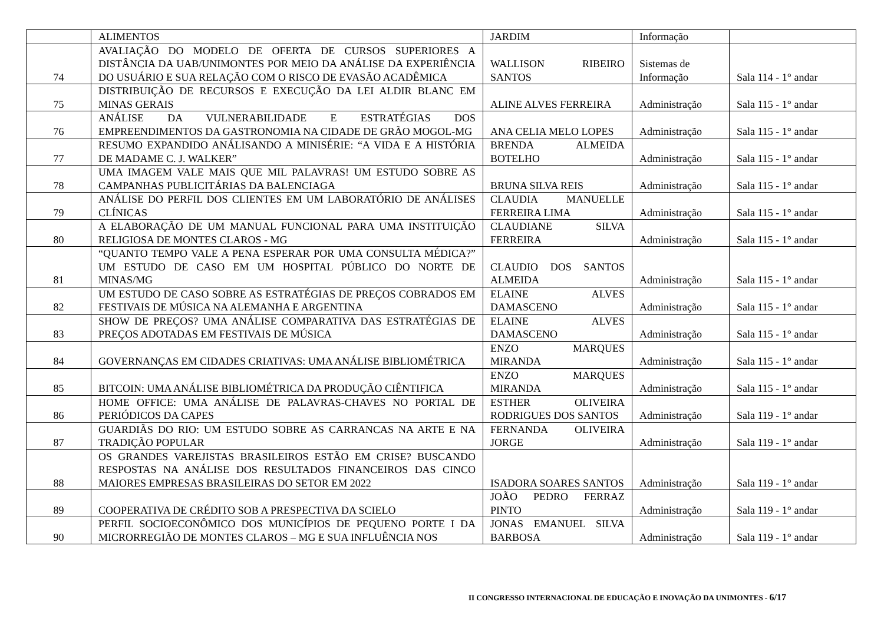| | ALIMENTOS | JARDIM | Informação | |
| 74 | AVALIAÇÃO DO MODELO DE OFERTA DE CURSOS SUPERIORES A DISTÂNCIA DA UAB/UNIMONTES POR MEIO DA ANÁLISE DA EXPERIÊNCIA DO USUÁRIO E SUA RELAÇÃO COM O RISCO DE EVASÃO ACADÊMICA | WALLISON RIBEIRO SANTOS | Sistemas de Informação | Sala 114 - 1° andar |
| 75 | DISTRIBUIÇÃO DE RECURSOS E EXECUÇÃO DA LEI ALDIR BLANC EM MINAS GERAIS | ALINE ALVES FERREIRA | Administração | Sala 115 - 1° andar |
| 76 | ANÁLISE DA VULNERABILIDADE E ESTRATÉGIAS DOS EMPREENDIMENTOS DA GASTRONOMIA NA CIDADE DE GRÃO MOGOL-MG | ANA CELIA MELO LOPES | Administração | Sala 115 - 1° andar |
| 77 | RESUMO EXPANDIDO ANÁLISANDO A MINISÉRIE: “A VIDA E A HISTÓRIA DE MADAME C. J. WALKER” | BRENDA ALMEIDA BOTELHO | Administração | Sala 115 - 1° andar |
| 78 | UMA IMAGEM VALE MAIS QUE MIL PALAVRAS! UM ESTUDO SOBRE AS CAMPANHAS PUBLICITÁRIAS DA BALENCIAGA | BRUNA SILVA REIS | Administração | Sala 115 - 1° andar |
| 79 | ANÁLISE DO PERFIL DOS CLIENTES EM UM LABORATÓRIO DE ANÁLISES CLÍNICAS | CLAUDIA MANUELLE FERREIRA LIMA | Administração | Sala 115 - 1° andar |
| 80 | A ELABORAÇÃO DE UM MANUAL FUNCIONAL PARA UMA INSTITUIÇÃO RELIGIOSA DE MONTES CLAROS - MG | CLAUDIANE SILVA FERREIRA | Administração | Sala 115 - 1° andar |
| 81 | “QUANTO TEMPO VALE A PENA ESPERAR POR UMA CONSULTA MÉDICA?” UM ESTUDO DE CASO EM UM HOSPITAL PÚBLICO DO NORTE DE MINAS/MG | CLAUDIO DOS SANTOS ALMEIDA | Administração | Sala 115 - 1° andar |
| 82 | UM ESTUDO DE CASO SOBRE AS ESTRATÉGIAS DE PREÇOS COBRADOS EM FESTIVAIS DE MÚSICA NA ALEMANHA E ARGENTINA | ELAINE ALVES DAMASCENO | Administração | Sala 115 - 1° andar |
| 83 | SHOW DE PREÇOS? UMA ANÁLISE COMPARATIVA DAS ESTRATÉGIAS DE PREÇOS ADOTADAS EM FESTIVAIS DE MÚSICA | ELAINE ALVES DAMASCENO | Administração | Sala 115 - 1° andar |
| 84 | GOVERNANÇAS EM CIDADES CRIATIVAS: UMA ANÁLISE BIBLIOMÉTRICA | ENZO MARQUES MIRANDA | Administração | Sala 115 - 1° andar |
| 85 | BITCOIN: UMA ANÁLISE BIBLIOMÉTRICA DA PRODUÇÃO CIÊNTIFICA | ENZO MARQUES MIRANDA | Administração | Sala 115 - 1° andar |
| 86 | HOME OFFICE: UMA ANÁLISE DE PALAVRAS-CHAVES NO PORTAL DE PERIÓDICOS DA CAPES | ESTHER OLIVEIRA RODRIGUES DOS SANTOS | Administração | Sala 119 - 1° andar |
| 87 | GUARDIÃS DO RIO: UM ESTUDO SOBRE AS CARRANCAS NA ARTE E NA TRADIÇÃO POPULAR | FERNANDA OLIVEIRA JORGE | Administração | Sala 119 - 1° andar |
| 88 | OS GRANDES VAREJISTAS BRASILEIROS ESTÃO EM CRISE? BUSCANDO RESPOSTAS NA ANÁLISE DOS RESULTADOS FINANCEIROS DAS CINCO MAIORES EMPRESAS BRASILEIRAS DO SETOR EM 2022 | ISADORA SOARES SANTOS | Administração | Sala 119 - 1° andar |
| 89 | COOPERATIVA DE CRÉDITO SOB A PRESPECTIVA DA SCIELO | JOÃO PEDRO FERRAZ PINTO | Administração | Sala 119 - 1° andar |
| 90 | PERFIL SOCIOECONÔMICO DOS MUNICÍPIOS DE PEQUENO PORTE I DA MICRORREGIÃO DE MONTES CLAROS – MG E SUA INFLUÊNCIA NOS | JONAS EMANUEL SILVA BARBOSA | Administração | Sala 119 - 1° andar |
II CONGRESSO INTERNACIONAL DE EDUCAÇÃO E INOVAÇÃO DA UNIMONTES - 6/17